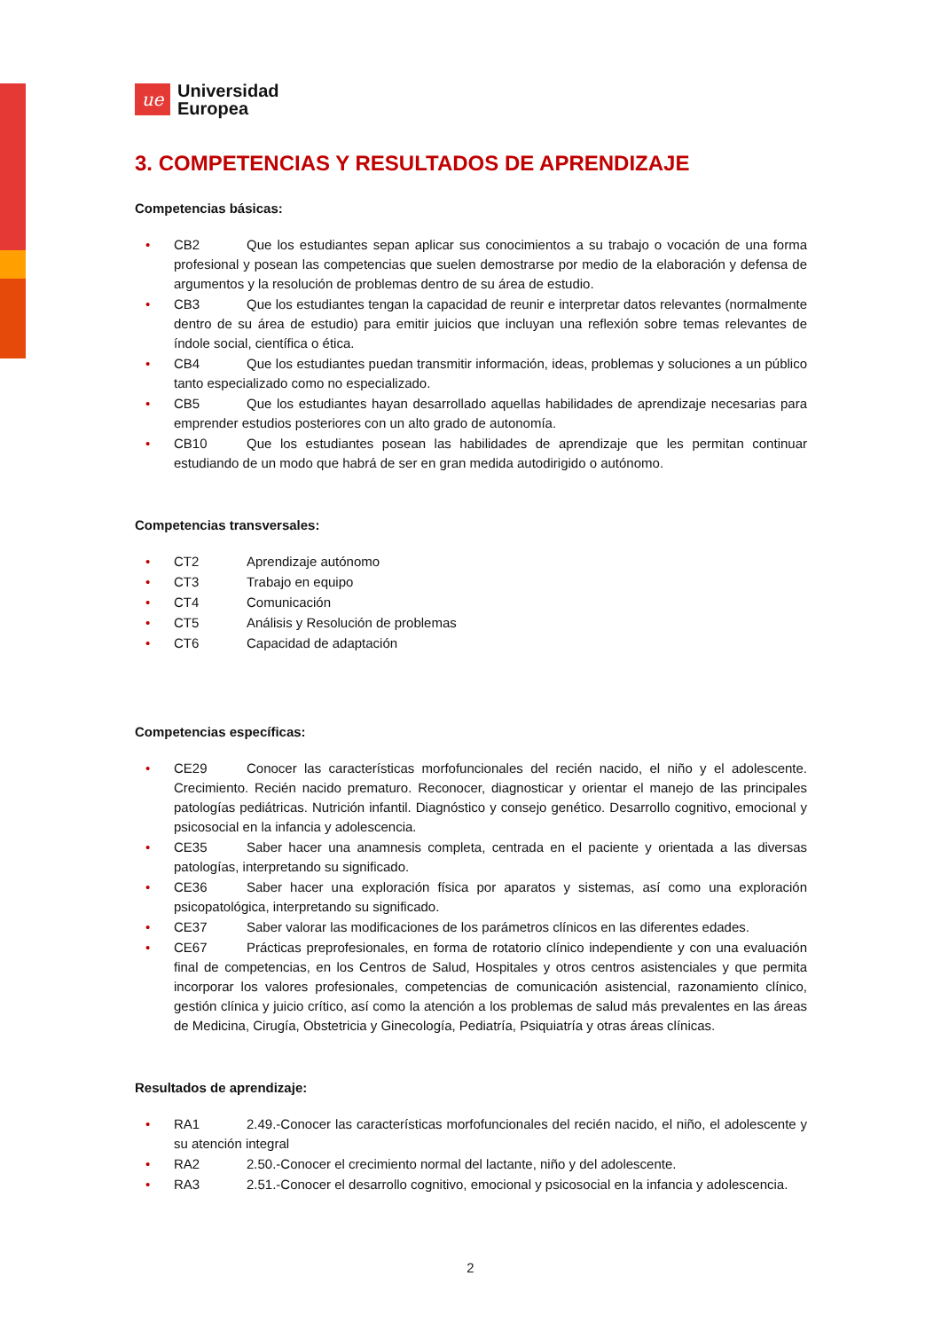ue
Universidad
Europea
3. COMPETENCIAS Y RESULTADOS DE APRENDIZAJE
Competencias básicas:
• CB2 Que los estudiantes sepan aplicar sus conocimientos a su trabajo o vocación de una forma profesional y posean las competencias que suelen demostrarse por medio de la elaboración y defensa de argumentos y la resolución de problemas dentro de su área de estudio.
• CB3 Que los estudiantes tengan la capacidad de reunir e interpretar datos relevantes (normalmente dentro de su área de estudio) para emitir juicios que incluyan una reflexión sobre temas relevantes de índole social, científica o ética.
• CB4 Que los estudiantes puedan transmitir información, ideas, problemas y soluciones a un público tanto especializado como no especializado.
• CB5 Que los estudiantes hayan desarrollado aquellas habilidades de aprendizaje necesarias para emprender estudios posteriores con un alto grado de autonomía.
• CB10 Que los estudiantes posean las habilidades de aprendizaje que les permitan continuar estudiando de un modo que habrá de ser en gran medida autodirigido o autónomo.
Competencias transversales:
• CT2 Aprendizaje autónomo
• CT3 Trabajo en equipo
• CT4 Comunicación
• CT5 Análisis y Resolución de problemas
• CT6 Capacidad de adaptación
Competencias específicas:
• CE29 Conocer las características morfofuncionales del recién nacido, el niño y el adolescente. Crecimiento. Recién nacido prematuro. Reconocer, diagnosticar y orientar el manejo de las principales patologías pediátricas. Nutrición infantil. Diagnóstico y consejo genético. Desarrollo cognitivo, emocional y psicosocial en la infancia y adolescencia.
• CE35 Saber hacer una anamnesis completa, centrada en el paciente y orientada a las diversas patologías, interpretando su significado.
• CE36 Saber hacer una exploración física por aparatos y sistemas, así como una exploración psicopatológica, interpretando su significado.
• CE37 Saber valorar las modificaciones de los parámetros clínicos en las diferentes edades.
• CE67 Prácticas preprofesionales, en forma de rotatorio clínico independiente y con una evaluación final de competencias, en los Centros de Salud, Hospitales y otros centros asistenciales y que permita incorporar los valores profesionales, competencias de comunicación asistencial, razonamiento clínico, gestión clínica y juicio crítico, así como la atención a los problemas de salud más prevalentes en las áreas de Medicina, Cirugía, Obstetricia y Ginecología, Pediatría, Psiquiatría y otras áreas clínicas.
Resultados de aprendizaje:
• RA1 2.49.-Conocer las características morfofuncionales del recién nacido, el niño, el adolescente y su atención integral
• RA2 2.50.-Conocer el crecimiento normal del lactante, niño y del adolescente.
• RA3 2.51.-Conocer el desarrollo cognitivo, emocional y psicosocial en la infancia y adolescencia.
2